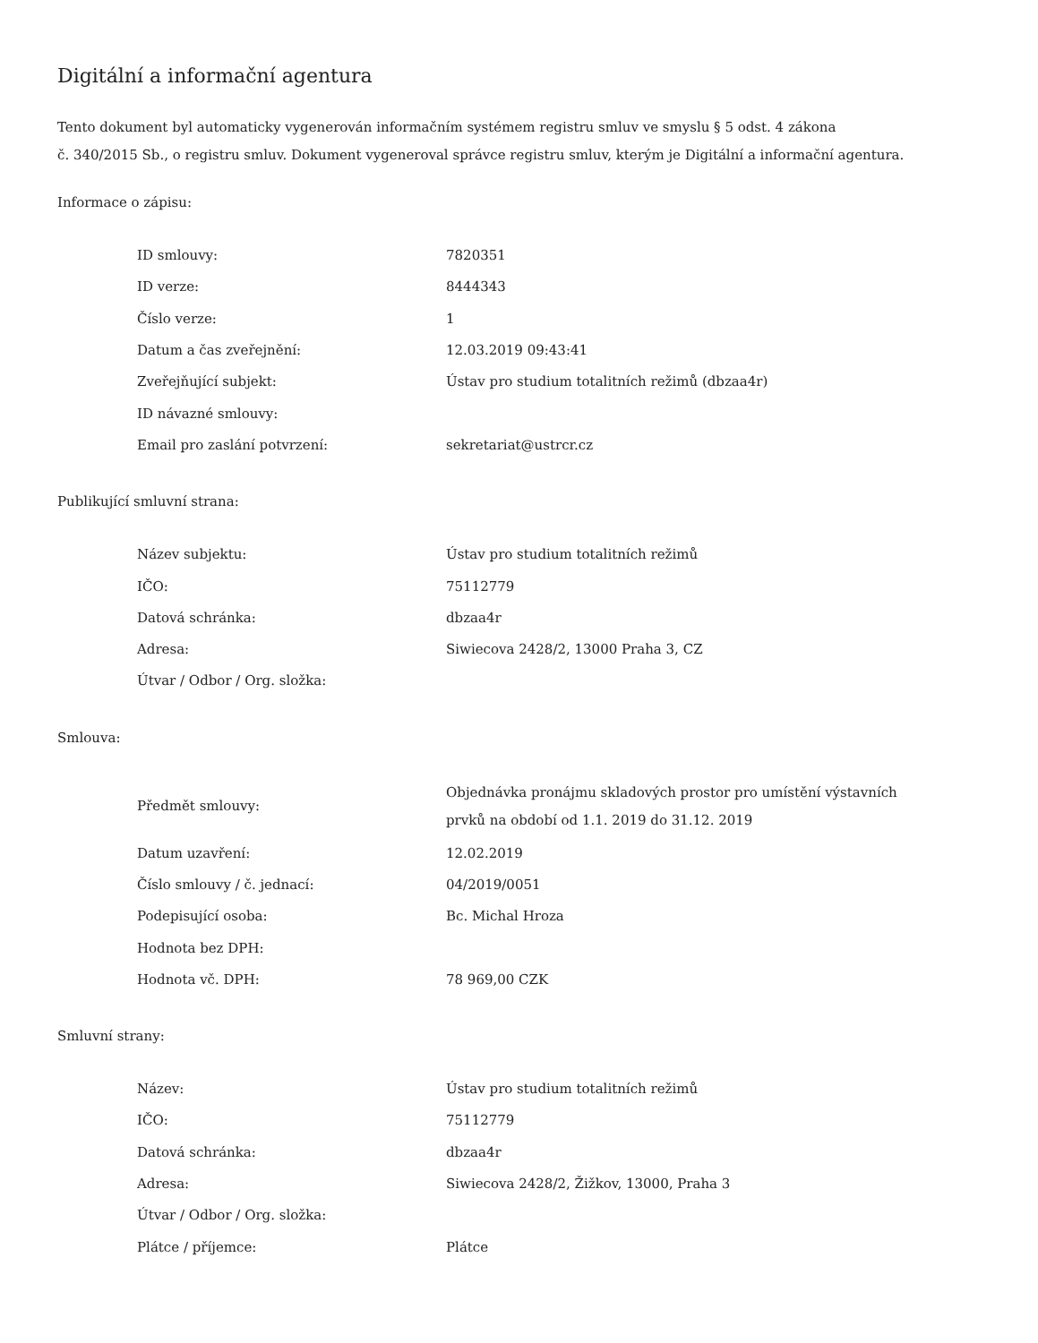Digitální a informační agentura
Tento dokument byl automaticky vygenerován informačním systémem registru smluv ve smyslu § 5 odst. 4 zákona
č. 340/2015 Sb., o registru smluv. Dokument vygeneroval správce registru smluv, kterým je Digitální a informační agentura.
Informace o zápisu:
| ID smlouvy: | 7820351 |
| ID verze: | 8444343 |
| Číslo verze: | 1 |
| Datum a čas zveřejnění: | 12.03.2019 09:43:41 |
| Zveřejňující subjekt: | Ústav pro studium totalitních režimů (dbzaa4r) |
| ID návazné smlouvy: | |
| Email pro zaslání potvrzení: | sekretariat@ustrcr.cz |
Publikující smluvní strana:
| Název subjektu: | Ústav pro studium totalitních režimů |
| IČO: | 75112779 |
| Datová schránka: | dbzaa4r |
| Adresa: | Siwiecova 2428/2, 13000 Praha 3, CZ |
| Útvar / Odbor / Org. složka: | |
Smlouva:
| Předmět smlouvy: | Objednávka pronájmu skladových prostor pro umístění výstavních prvků na období od 1.1. 2019 do 31.12. 2019 |
| Datum uzavření: | 12.02.2019 |
| Číslo smlouvy / č. jednací: | 04/2019/0051 |
| Podepisující osoba: | Bc. Michal Hroza |
| Hodnota bez DPH: | |
| Hodnota vč. DPH: | 78 969,00 CZK |
Smluvní strany:
| Název: | Ústav pro studium totalitních režimů |
| IČO: | 75112779 |
| Datová schránka: | dbzaa4r |
| Adresa: | Siwiecova 2428/2, Žižkov, 13000, Praha 3 |
| Útvar / Odbor / Org. složka: | |
| Plátce / příjemce: | Plátce |